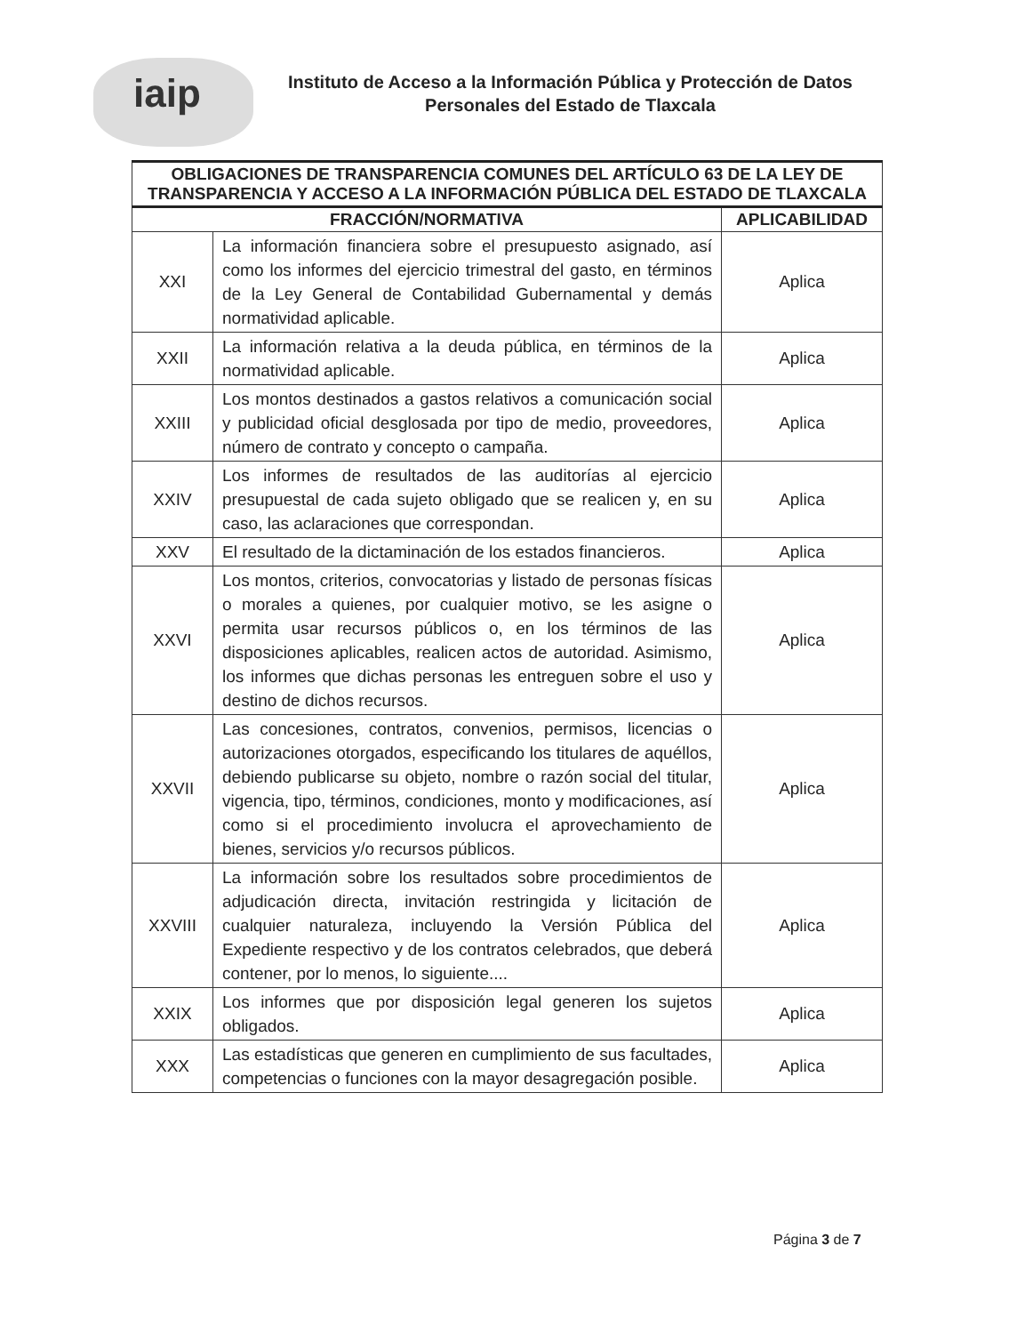iaip
Instituto de Acceso a la Información Pública y Protección de Datos
Personales del Estado de Tlaxcala
| OBLIGACIONES DE TRANSPARENCIA COMUNES DEL ARTÍCULO 63 DE LA LEY DE TRANSPARENCIA Y ACCESO A LA INFORMACIÓN PÚBLICA DEL ESTADO DE TLAXCALA | | |
| --- | --- | --- |
| FRACCIÓN/NORMATIVA | | APLICABILIDAD |
| XXI | La información financiera sobre el presupuesto asignado, así como los informes del ejercicio trimestral del gasto, en términos de la Ley General de Contabilidad Gubernamental y demás normatividad aplicable. | Aplica |
| XXII | La información relativa a la deuda pública, en términos de la normatividad aplicable. | Aplica |
| XXIII | Los montos destinados a gastos relativos a comunicación social y publicidad oficial desglosada por tipo de medio, proveedores, número de contrato y concepto o campaña. | Aplica |
| XXIV | Los informes de resultados de las auditorías al ejercicio presupuestal de cada sujeto obligado que se realicen y, en su caso, las aclaraciones que correspondan. | Aplica |
| XXV | El resultado de la dictaminación de los estados financieros. | Aplica |
| XXVI | Los montos, criterios, convocatorias y listado de personas físicas o morales a quienes, por cualquier motivo, se les asigne o permita usar recursos públicos o, en los términos de las disposiciones aplicables, realicen actos de autoridad. Asimismo, los informes que dichas personas les entreguen sobre el uso y destino de dichos recursos. | Aplica |
| XXVII | Las concesiones, contratos, convenios, permisos, licencias o autorizaciones otorgados, especificando los titulares de aquéllos, debiendo publicarse su objeto, nombre o razón social del titular, vigencia, tipo, términos, condiciones, monto y modificaciones, así como si el procedimiento involucra el aprovechamiento de bienes, servicios y/o recursos públicos. | Aplica |
| XXVIII | La información sobre los resultados sobre procedimientos de adjudicación directa, invitación restringida y licitación de cualquier naturaleza, incluyendo la Versión Pública del Expediente respectivo y de los contratos celebrados, que deberá contener, por lo menos, lo siguiente.... | Aplica |
| XXIX | Los informes que por disposición legal generen los sujetos obligados. | Aplica |
| XXX | Las estadísticas que generen en cumplimiento de sus facultades, competencias o funciones con la mayor desagregación posible. | Aplica |
Página 3 de 7